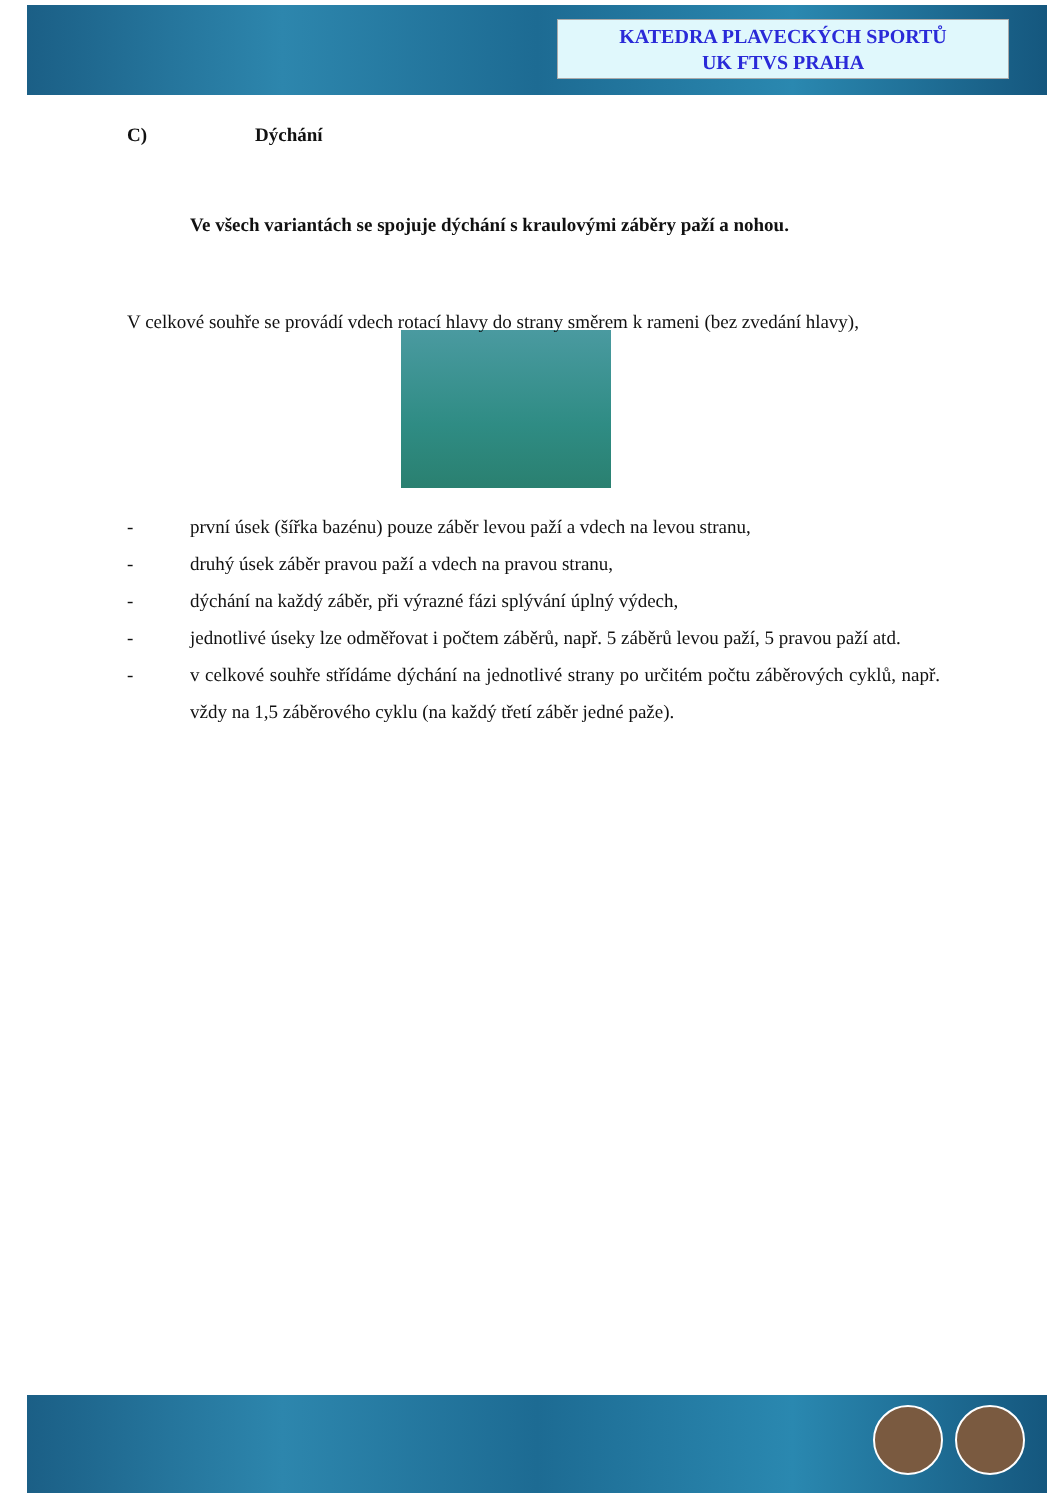KATEDRA PLAVECKÝCH SPORTŮ
UK FTVS PRAHA
C) Dýchání
Ve všech variantách se spojuje dýchání s kraulovými záběry paží a nohou.
V celkové souhře se provádí vdech rotací hlavy do strany směrem k rameni (bez zvedání hlavy),
- první úsek (šířka bazénu) pouze záběr levou paží a vdech na levou stranu,
- druhý úsek záběr pravou paží a vdech na pravou stranu,
- dýchání na každý záběr, při výrazné fázi splývání úplný výdech,
- jednotlivé úseky lze odměřovat i počtem záběrů, např. 5 záběrů levou paží, 5 pravou paží atd.
- v celkové souhře střídáme dýchání na jednotlivé strany po určitém počtu záběrových cyklů, např. vždy na 1,5 záběrového cyklu (na každý třetí záběr jedné paže).